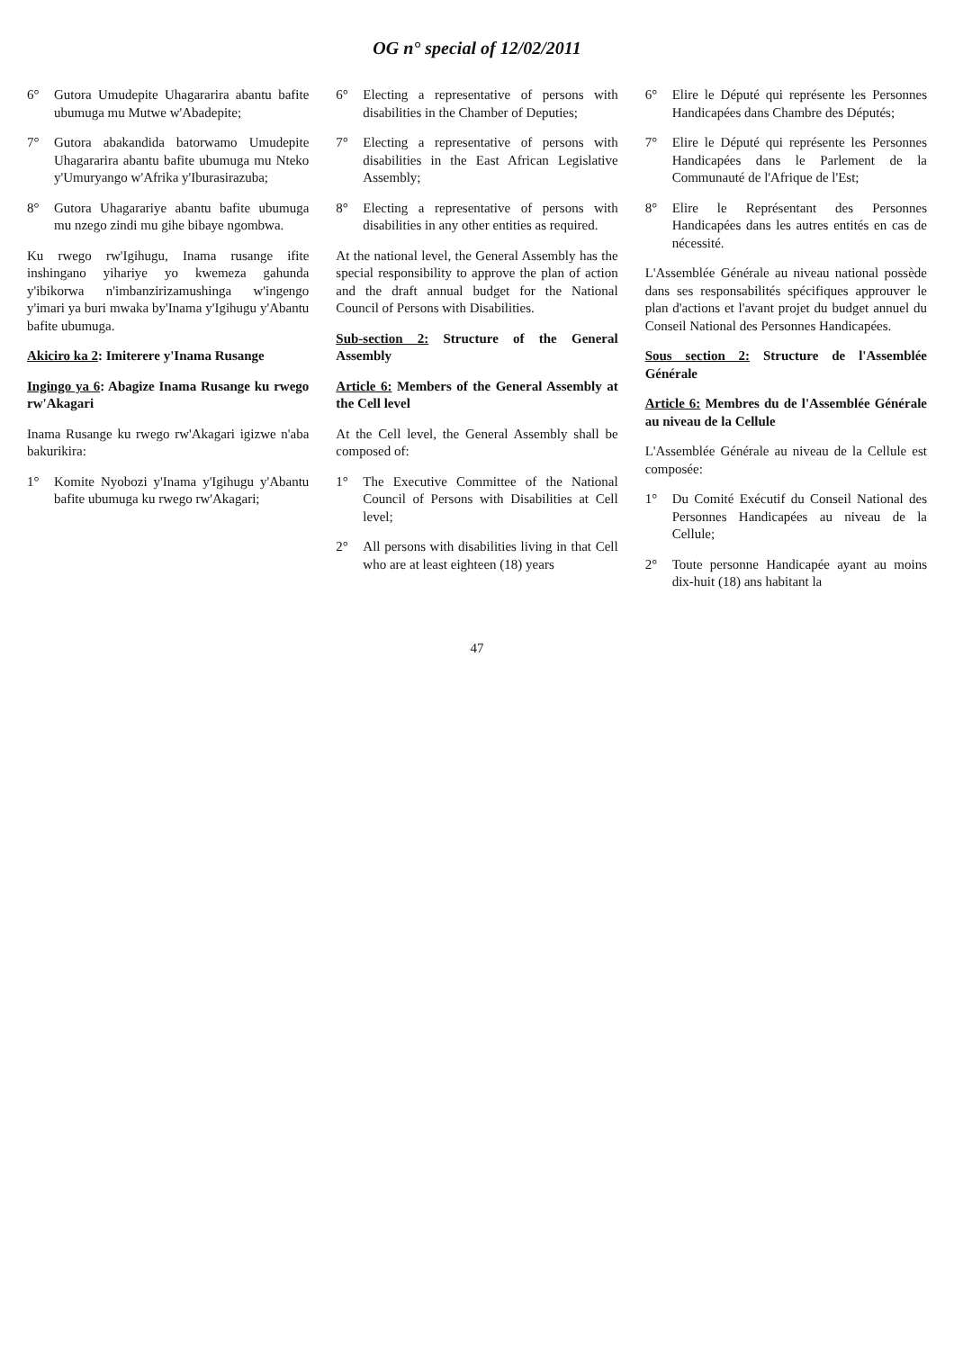OG n° special of 12/02/2011
6° Gutora Umudepite Uhagararira abantu bafite ubumuga mu Mutwe w'Abadepite;
7° Gutora abakandida batorwamo Umudepite Uhagararira abantu bafite ubumuga mu Nteko y'Umuryango w'Afrika y'Iburasirazuba;
8° Gutora Uhagarariye abantu bafite ubumuga mu nzego zindi mu gihe bibaye ngombwa.
Ku rwego rw'Igihugu, Inama rusange ifite inshingano yihariye yo kwemeza gahunda y'ibikorwa n'imbanzirizamushinga w'ingengo y'imari ya buri mwaka by'Inama y'Igihugu y'Abantu bafite ubumuga.
Akiciro ka 2: Imiterere y'Inama Rusange
Ingingo ya 6: Abagize Inama Rusange ku rwego rw'Akagari
Inama Rusange ku rwego rw'Akagari igizwe n'aba bakurikira:
1° Komite Nyobozi y'Inama y'Igihugu y'Abantu bafite ubumuga ku rwego rw'Akagari;
6° Electing a representative of persons with disabilities in the Chamber of Deputies;
7° Electing a representative of persons with disabilities in the East African Legislative Assembly;
8° Electing a representative of persons with disabilities in any other entities as required.
At the national level, the General Assembly has the special responsibility to approve the plan of action and the draft annual budget for the National Council of Persons with Disabilities.
Sub-section 2: Structure of the General Assembly
Article 6: Members of the General Assembly at the Cell level
At the Cell level, the General Assembly shall be composed of:
1° The Executive Committee of the National Council of Persons with Disabilities at Cell level;
2° All persons with disabilities living in that Cell who are at least eighteen (18) years
6° Elire le Député qui représente les Personnes Handicapées dans Chambre des Députés;
7° Elire le Député qui représente les Personnes Handicapées dans le Parlement de la Communauté de l'Afrique de l'Est;
8° Elire le Représentant des Personnes Handicapées dans les autres entités en cas de nécessité.
L'Assemblée Générale au niveau national possède dans ses responsabilités spécifiques approuver le plan d'actions et l'avant projet du budget annuel du Conseil National des Personnes Handicapées.
Sous section 2: Structure de l'Assemblée Générale
Article 6: Membres du de l'Assemblée Générale au niveau de la Cellule
L'Assemblée Générale au niveau de la Cellule est composée:
1° Du Comité Exécutif du Conseil National des Personnes Handicapées au niveau de la Cellule;
2° Toute personne Handicapée ayant au moins dix-huit (18) ans habitant la
47